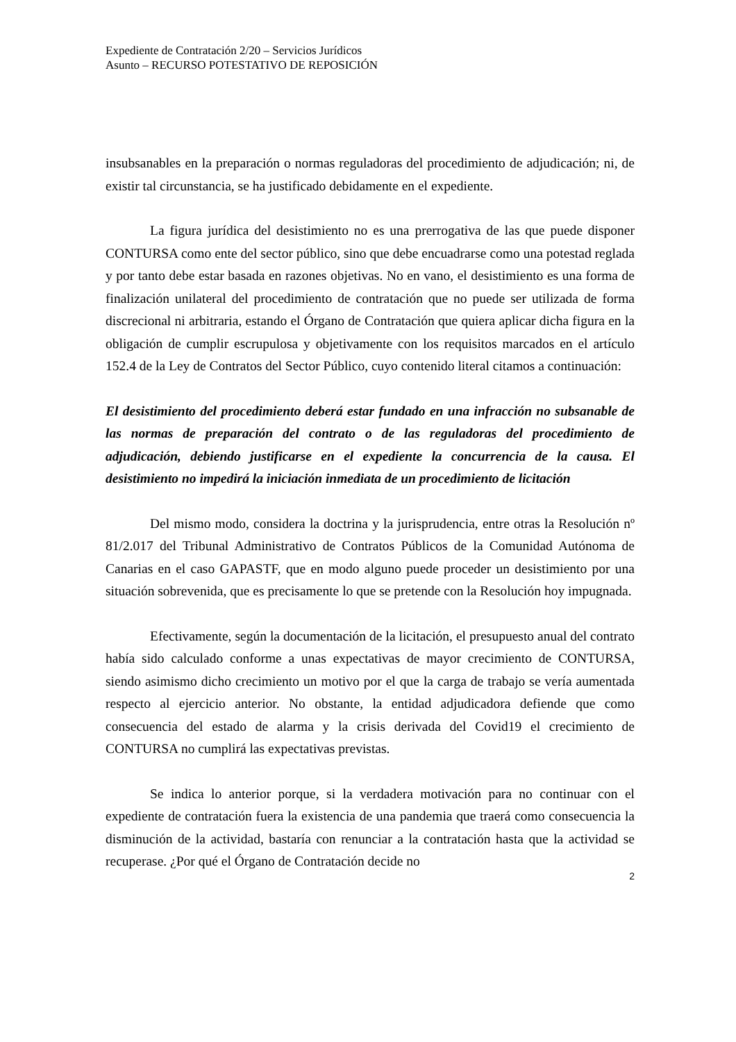Expediente de Contratación 2/20 – Servicios Jurídicos
Asunto – RECURSO POTESTATIVO DE REPOSICIÓN
insubsanables en la preparación o normas reguladoras del procedimiento de adjudicación; ni, de existir tal circunstancia, se ha justificado debidamente en el expediente.
La figura jurídica del desistimiento no es una prerrogativa de las que puede disponer CONTURSA como ente del sector público, sino que debe encuadrarse como una potestad reglada y por tanto debe estar basada en razones objetivas. No en vano, el desistimiento es una forma de finalización unilateral del procedimiento de contratación que no puede ser utilizada de forma discrecional ni arbitraria, estando el Órgano de Contratación que quiera aplicar dicha figura en la obligación de cumplir escrupulosa y objetivamente con los requisitos marcados en el artículo 152.4 de la Ley de Contratos del Sector Público, cuyo contenido literal citamos a continuación:
El desistimiento del procedimiento deberá estar fundado en una infracción no subsanable de las normas de preparación del contrato o de las reguladoras del procedimiento de adjudicación, debiendo justificarse en el expediente la concurrencia de la causa. El desistimiento no impedirá la iniciación inmediata de un procedimiento de licitación
Del mismo modo, considera la doctrina y la jurisprudencia, entre otras la Resolución nº 81/2.017 del Tribunal Administrativo de Contratos Públicos de la Comunidad Autónoma de Canarias en el caso GAPASTF, que en modo alguno puede proceder un desistimiento por una situación sobrevenida, que es precisamente lo que se pretende con la Resolución hoy impugnada.
Efectivamente, según la documentación de la licitación, el presupuesto anual del contrato había sido calculado conforme a unas expectativas de mayor crecimiento de CONTURSA, siendo asimismo dicho crecimiento un motivo por el que la carga de trabajo se vería aumentada respecto al ejercicio anterior. No obstante, la entidad adjudicadora defiende que como consecuencia del estado de alarma y la crisis derivada del Covid19 el crecimiento de CONTURSA no cumplirá las expectativas previstas.
Se indica lo anterior porque, si la verdadera motivación para no continuar con el expediente de contratación fuera la existencia de una pandemia que traerá como consecuencia la disminución de la actividad, bastaría con renunciar a la contratación hasta que la actividad se recuperase. ¿Por qué el Órgano de Contratación decide no
2